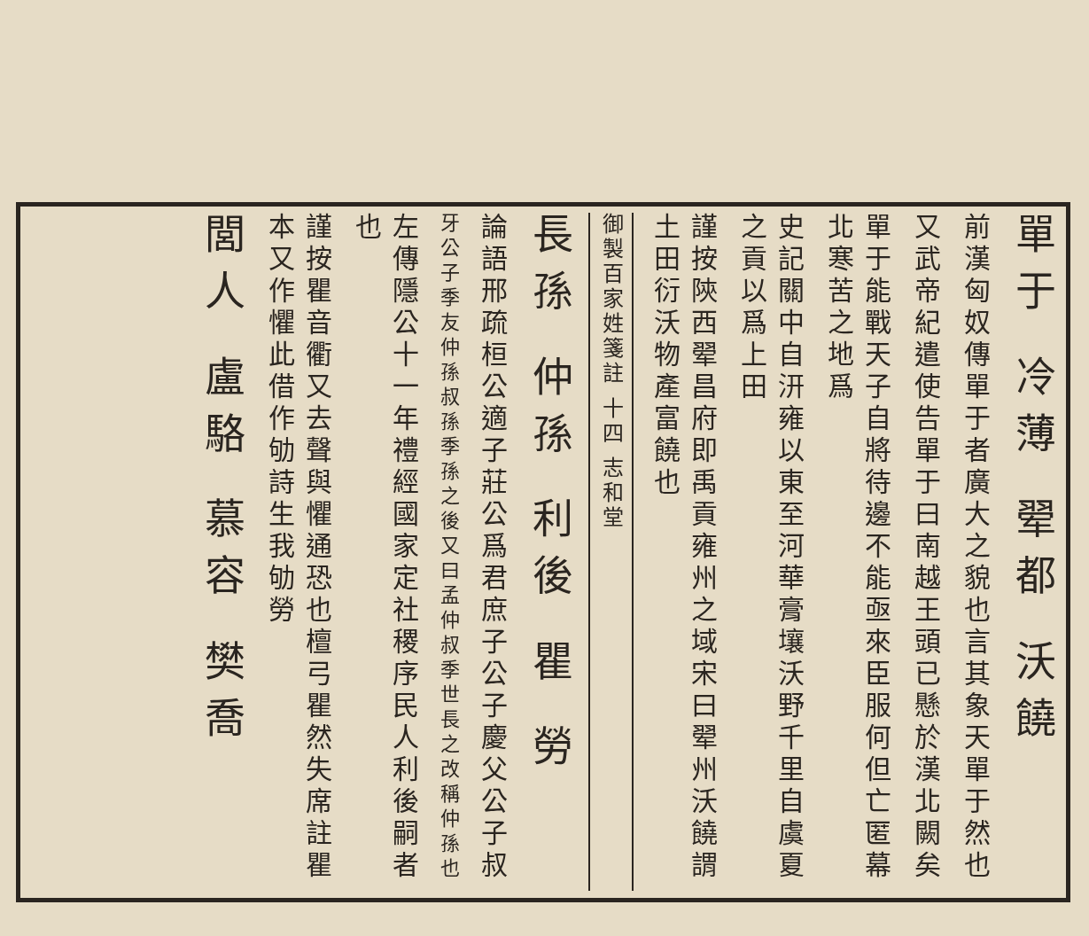單于 冷薄 翚都 沃饒
前漢匈奴傳單于者廣大之貌也言其象天單于然也
又武帝紀遣使告單于曰南越王頭已懸於漢北闕矣
單于能戰天子自將待邊不能亟來臣服何但亡匿幕北寒苦之地爲
史記關中自汧雍以東至河華膏壤沃野千里自虞夏之貢以爲上田
謹按陝西翚昌府即禹貢雍州之域宋曰翚州沃饒謂土田衍沃物產富饒也
御製百家姓箋註 十四 志和堂
長孫 仲孫 利後 瞿 勞
論語邢疏桓公適子莊公爲君庶子公子慶父公子叔
牙公子季友仲孫叔孫季孫之後又曰孟仲叔季世長之改稱仲孫也
左傳隱公十一年禮經國家定社稷序民人利後嗣者也
謹按瞿音衢又去聲與懼通恐也檀弓瞿然失席註瞿本又作懼此借作劬詩生我劬勞
閭人 盧駱 慕容 樊喬